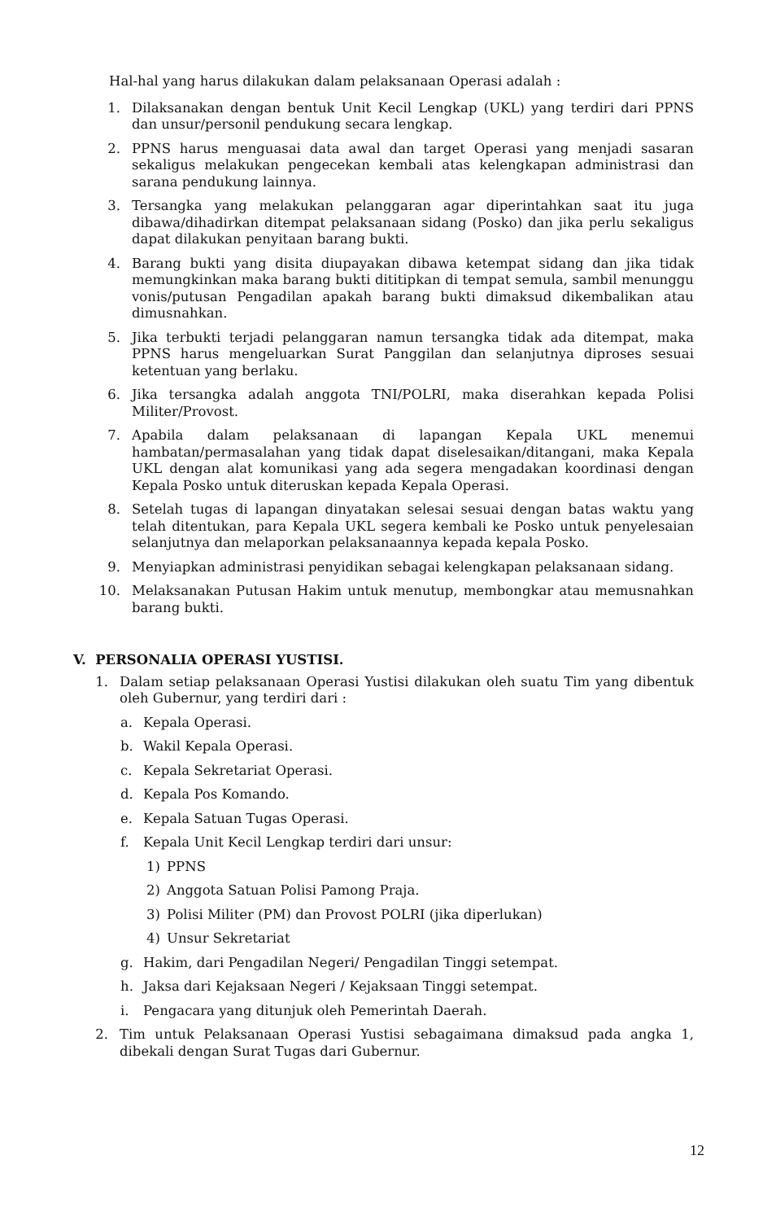Hal-hal yang harus dilakukan dalam pelaksanaan Operasi adalah :
1. Dilaksanakan dengan bentuk Unit Kecil Lengkap (UKL) yang terdiri dari PPNS dan unsur/personil pendukung secara lengkap.
2. PPNS harus menguasai data awal dan target Operasi yang menjadi sasaran sekaligus melakukan pengecekan kembali atas kelengkapan administrasi dan sarana pendukung lainnya.
3. Tersangka yang melakukan pelanggaran agar diperintahkan saat itu juga dibawa/dihadirkan ditempat pelaksanaan sidang (Posko) dan jika perlu sekaligus dapat dilakukan penyitaan barang bukti.
4. Barang bukti yang disita diupayakan dibawa ketempat sidang dan jika tidak memungkinkan maka barang bukti dititipkan di tempat semula, sambil menunggu vonis/putusan Pengadilan apakah barang bukti dimaksud dikembalikan atau dimusnahkan.
5. Jika terbukti terjadi pelanggaran namun tersangka tidak ada ditempat, maka PPNS harus mengeluarkan Surat Panggilan dan selanjutnya diproses sesuai ketentuan yang berlaku.
6. Jika tersangka adalah anggota TNI/POLRI, maka diserahkan kepada Polisi Militer/Provost.
7. Apabila dalam pelaksanaan di lapangan Kepala UKL menemui hambatan/permasalahan yang tidak dapat diselesaikan/ditangani, maka Kepala UKL dengan alat komunikasi yang ada segera mengadakan koordinasi dengan Kepala Posko untuk diteruskan kepada Kepala Operasi.
8. Setelah tugas di lapangan dinyatakan selesai sesuai dengan batas waktu yang telah ditentukan, para Kepala UKL segera kembali ke Posko untuk penyelesaian selanjutnya dan melaporkan pelaksanaannya kepada kepala Posko.
9. Menyiapkan administrasi penyidikan sebagai kelengkapan pelaksanaan sidang.
10. Melaksanakan Putusan Hakim untuk menutup, membongkar atau memusnahkan barang bukti.
V. PERSONALIA OPERASI YUSTISI.
1. Dalam setiap pelaksanaan Operasi Yustisi dilakukan oleh suatu Tim yang dibentuk oleh Gubernur, yang terdiri dari :
a. Kepala Operasi.
b. Wakil Kepala Operasi.
c. Kepala Sekretariat Operasi.
d. Kepala Pos Komando.
e. Kepala Satuan Tugas Operasi.
f. Kepala Unit Kecil Lengkap terdiri dari unsur:
1) PPNS
2) Anggota Satuan Polisi Pamong Praja.
3) Polisi Militer (PM) dan Provost POLRI (jika diperlukan)
4) Unsur Sekretariat
g. Hakim, dari Pengadilan Negeri/ Pengadilan Tinggi setempat.
h. Jaksa dari Kejaksaan Negeri / Kejaksaan Tinggi setempat.
i. Pengacara yang ditunjuk oleh Pemerintah Daerah.
2. Tim untuk Pelaksanaan Operasi Yustisi sebagaimana dimaksud pada angka 1, dibekali dengan Surat Tugas dari Gubernur.
12